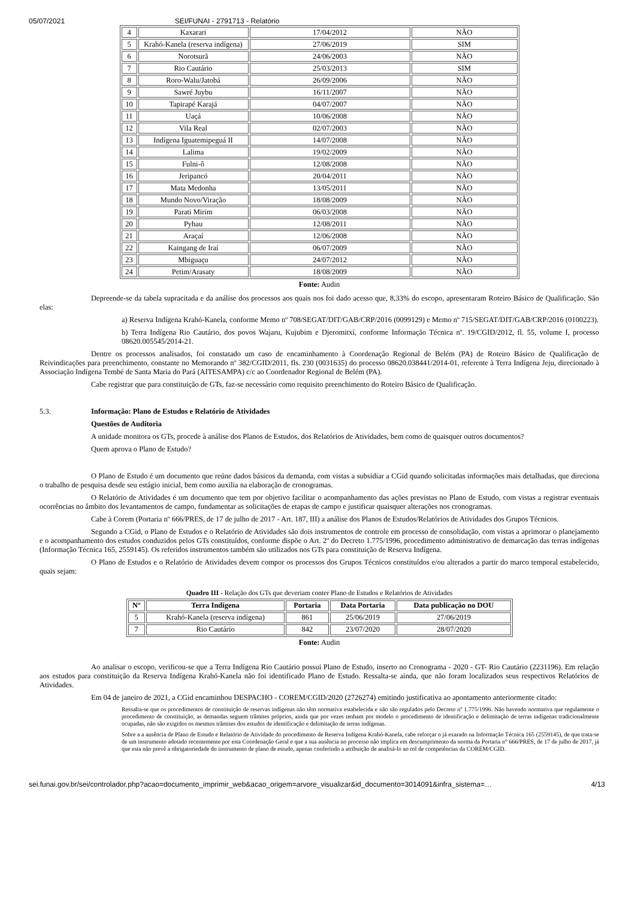05/07/2021 SEI/FUNAI - 2791713 - Relatório
| 4 | Kaxarari | 17/04/2012 | NÃO |
| 5 | Krahó-Kanela (reserva indígena) | 27/06/2019 | SIM |
| 6 | Norotsurã | 24/06/2003 | NÃO |
| 7 | Rio Cautário | 25/03/2013 | SIM |
| 8 | Roro-Walu/Jatobá | 26/09/2006 | NÃO |
| 9 | Sawré Juybu | 16/11/2007 | NÃO |
| 10 | Tapirapé Karajá | 04/07/2007 | NÃO |
| 11 | Uaçá | 10/06/2008 | NÃO |
| 12 | Vila Real | 02/07/2003 | NÃO |
| 13 | Indígena Iguatemipeguá II | 14/07/2008 | NÃO |
| 14 | Lalima | 19/02/2009 | NÃO |
| 15 | Fulni-ô | 12/08/2008 | NÃO |
| 16 | Jeripancó | 20/04/2011 | NÃO |
| 17 | Mata Medonha | 13/05/2011 | NÃO |
| 18 | Mundo Novo/Viração | 18/08/2009 | NÃO |
| 19 | Parati Mirim | 06/03/2008 | NÃO |
| 20 | Pyhau | 12/08/2011 | NÃO |
| 21 | Araçaí | 12/06/2008 | NÃO |
| 22 | Kaingang de Iraí | 06/07/2009 | NÃO |
| 23 | Mbiguaçu | 24/07/2012 | NÃO |
| 24 | Petim/Arasaty | 18/08/2009 | NÃO |
Fonte: Audin
Depreende-se da tabela supracitada e da análise dos processos aos quais nos foi dado acesso que, 8,33% do escopo, apresentaram Roteiro Básico de Qualificação. São elas:
a) Reserva Indígena Krahó-Kanela, conforme Memo nº 708/SEGAT/DIT/GAB/CRP/2016 (0099129) e Memo nº 715/SEGAT/DIT/GAB/CRP/2016 (0100223).
b) Terra Indígena Rio Cautário, dos povos Wajaru, Kujubim e Djeromitxí, conforme Informação Técnica nº. 19/CGID/2012, fl. 55, volume I, processo 08620.005545/2014-21.
Dentre os processos analisados, foi constatado um caso de encaminhamento à Coordenação Regional de Belém (PA) de Roteiro Básico de Qualificação de Reivindicações para preenchimento, constante no Memorando nº 382/CGID/2011, fls. 230 (0031635) do processo 08620.038441/2014-01, referente à Terra Indígena Jeju, direcionado à Associação Indígena Tembé de Santa Maria do Pará (AITESAMPA) c/c ao Coordenador Regional de Belém (PA).
Cabe registrar que para constituição de GTs, faz-se necessário como requisito preenchimento do Roteiro Básico de Qualificação.
5.3. Informação: Plano de Estudos e Relatório de Atividades
Questões de Auditoria
A unidade monitora os GTs, procede à análise dos Planos de Estudos, dos Relatórios de Atividades, bem como de quaisquer outros documentos?
Quem aprova o Plano de Estudo?
O Plano de Estudo é um documento que reúne dados básicos da demanda, com vistas a subsidiar a CGid quando solicitadas informações mais detalhadas, que direciona o trabalho de pesquisa desde seu estágio inicial, bem como auxilia na elaboração de cronogramas.
O Relatório de Atividades é um documento que tem por objetivo facilitar o acompanhamento das ações previstas no Plano de Estudo, com vistas a registrar eventuais ocorrências no âmbito dos levantamentos de campo, fundamentar as solicitações de etapas de campo e justificar quaisquer alterações nos cronogramas.
Cabe à Corem (Portaria nº 666/PRES, de 17 de julho de 2017 - Art. 187, III) a análise dos Planos de Estudos/Relatórios de Atividades dos Grupos Técnicos.
Segundo a CGid, o Plano de Estudos e o Relatório de Atividades são dois instrumentos de controle em processo de consolidação, com vistas a aprimorar o planejamento e o acompanhamento dos estudos conduzidos pelos GTs constituídos, conforme dispõe o Art. 2º do Decreto 1.775/1996, procedimento administrativo de demarcação das terras indígenas (Informação Técnica 165, 2559145). Os referidos instrumentos também são utilizados nos GTs para constituição de Reserva Indígena.
O Plano de Estudos e o Relatório de Atividades devem compor os processos dos Grupos Técnicos constituídos e/ou alterados a partir do marco temporal estabelecido, quais sejam:
Quadro III - Relação dos GTs que deveriam conter Plano de Estudos e Relatórios de Atividades
| Nº | Terra Indígena | Portaria | Data Portaria | Data publicação no DOU |
| --- | --- | --- | --- | --- |
| 5 | Krahó-Kanela (reserva indígena) | 861 | 25/06/2019 | 27/06/2019 |
| 7 | Rio Cautário | 842 | 23/07/2020 | 28/07/2020 |
Fonte: Audin
Ao analisar o escopo, verificou-se que a Terra Indígena Rio Cautário possui Plano de Estudo, inserto no Cronograma - 2020 - GT- Rio Cautário (2231196). Em relação aos estudos para constituição da Reserva Indígena Krahó-Kanela não foi identificado Plano de Estudo. Ressalta-se ainda, que não foram localizados seus respectivos Relatórios de Atividades.
Em 04 de janeiro de 2021, a CGid encaminhou DESPACHO - COREM/CGID/2020 (2726274) emitindo justificativa ao apontamento anteriormente citado:
Ressalta-se que os procedimentos de constituição de reservas indígenas não têm normativa estabelecida e não são regulados pelo Decreto nº 1.775/1996. Não havendo normativa que regulamente o procedimento de constituição, as demandas seguem trâmites próprios, ainda que por vezes tenham por modelo o procedimento de identificação e delimitação de terras indígenas tradicionalmente ocupadas, não são exigidos os mesmos trâmites dos estudos de identificação e delimitação de terras indígenas.
Sobre a a ausência de Plano de Estudo e Relatório de Atividade do procedimento de Reserva Indígena Krahó-Kanela, cabe reforçar o já exarado na Informação Técnica 165 (2559145), de que trata-se de um instrumento adotado recentemente por esta Coordenação Geral e que a sua ausência no processo não implica em descumprimento da norma da Portaria n° 666/PRES, de 17 de julho de 2017, já que esta não prevê a obrigatoriedade do instrumento de plano de estudo, apenas conferindo a atribuição de analisá-lo ao rol de competências da COREM/CGID.
sei.funai.gov.br/sei/controlador.php?acao=documento_imprimir_web&acao_origem=arvore_visualizar&id_documento=3014091&infra_sistema=… 4/13